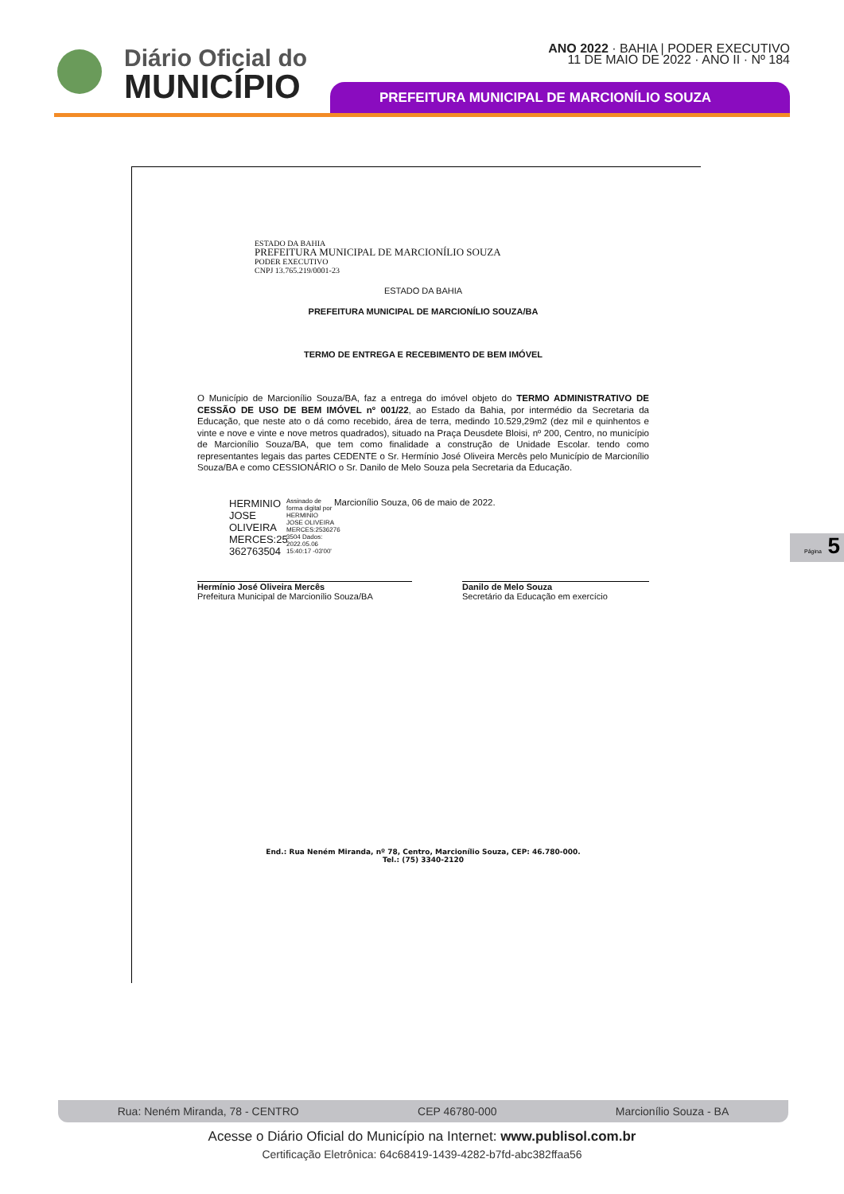Diário Oficial do
MUNICÍPIO
ANO 2022 · BAHIA | PODER EXECUTIVO
11 DE MAIO DE 2022 · ANO II · Nº 184
PREFEITURA MUNICIPAL DE MARCIONÍLIO SOUZA
ESTADO DA BAHIA
PREFEITURA MUNICIPAL DE MARCIONÍLIO SOUZA
PODER EXECUTIVO
CNPJ 13.765.219/0001-23
ESTADO DA BAHIA
PREFEITURA MUNICIPAL DE MARCIONÍLIO SOUZA/BA
TERMO DE ENTREGA E RECEBIMENTO DE BEM IMÓVEL
O Município de Marcionílio Souza/BA, faz a entrega do imóvel objeto do TERMO ADMINISTRATIVO DE CESSÃO DE USO DE BEM IMÓVEL nº 001/22, ao Estado da Bahia, por intermédio da Secretaria da Educação, que neste ato o dá como recebido, área de terra, medindo 10.529,29m2 (dez mil e quinhentos e vinte e nove e vinte e nove metros quadrados), situado na Praça Deusdete Bloisi, nº 200, Centro, no município de Marcionílio Souza/BA, que tem como finalidade a construção de Unidade Escolar. tendo como representantes legais das partes CEDENTE o Sr. Hermínio José Oliveira Mercês pelo Município de Marcionílio Souza/BA e como CESSIONÁRIO o Sr. Danilo de Melo Souza pela Secretaria da Educação.
HERMINIO JOSE OLIVEIRA MERCES:25 362763504
Assinado de forma digital por HERMINIO JOSE OLIVEIRA MERCES:2536276 3504 Dados: 2022.05.06 15:40:17 -03'00'
Marcionílio Souza, 06 de maio de 2022.
Hermínio José Oliveira Mercês
Prefeitura Municipal de Marcionílio Souza/BA
Danilo de Melo Souza
Secretário da Educação em exercício
End.: Rua Neném Miranda, nº 78, Centro, Marcionílio Souza, CEP: 46.780-000.
Tel.: (75) 3340-2120
Página 5
Rua: Neném Miranda, 78 - CENTRO CEP 46780-000 Marcionílio Souza - BA
Acesse o Diário Oficial do Município na Internet: www.publisol.com.br
Certificação Eletrônica: 64c68419-1439-4282-b7fd-abc382ffaa56